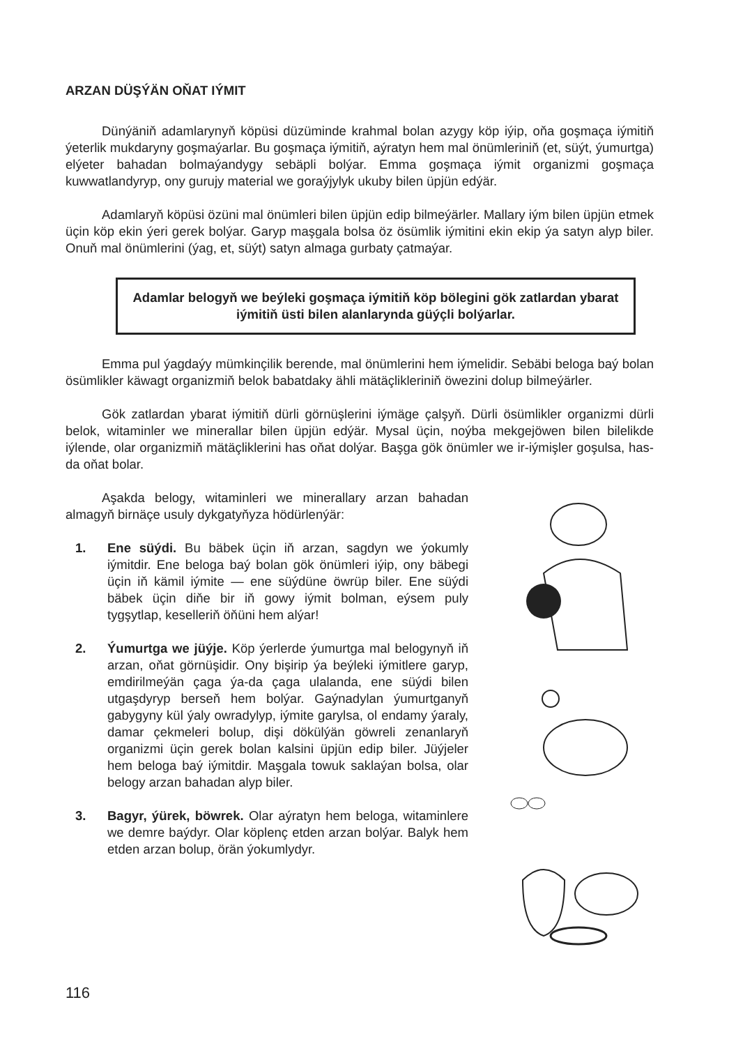ARZAN DÜŞÝÄN OŇAT IÝMIT
Dünýäniň adamlarynyň köpüsi düzüminde krahmal bolan azygy köp iýip, oňa goşmaça iýmitiň ýeterlik mukdaryny goşmaýarlar. Bu goşmaça iýmitiň, aýratyn hem mal önümleriniň (et, süýt, ýumurtga) elýeter bahadan bolmaýandygy sebäpli bolýar. Emma goşmaça iýmit organizmi goşmaça kuwwatlandyryp, ony gurujy material we goraýjylyk ukuby bilen üpjün edýär.
Adamlaryň köpüsi özüni mal önümleri bilen üpjün edip bilmeýärler. Mallary iým bilen üpjün etmek üçin köp ekin ýeri gerek bolýar. Garyp maşgala bolsa öz ösümlik iýmitini ekin ekip ýa satyn alyp biler. Onuň mal önümlerini (ýag, et, süýt) satyn almaga gurbaty çatmaýar.
Adamlar belogyň we beýleki goşmaça iýmitiň köp bölegini gök zatlardan ybarat iýmitiň üsti bilen alanlarynda güýçli bolýarlar.
Emma pul ýagdaýy mümkinçilik berende, mal önümlerini hem iýmelidir. Sebäbi beloga baý bolan ösümlikler käwagt organizmiň belok babatdaky ähli mätäçlikleriniň öwezini dolup bilmeýärler.
Gök zatlardan ybarat iýmitiň dürli görnüşlerini iýmäge çalşyň. Dürli ösümlikler organizmi dürli belok, witaminler we minerallar bilen üpjün edýär. Mysal üçin, noýba mekgejöwen bilen bilelikde iýlende, olar organizmiň mätäçliklerini has oňat dolýar. Başga gök önümler we ir-iýmişler goşulsa, has-da oňat bolar.
Aşakda belogy, witaminleri we minerallary arzan bahadan almagyň birnäçe usuly dykgatyňyza hödürlenýär:
1. Ene süýdi. Bu bäbek üçin iň arzan, sagdyn we ýokumly iýmitdir. Ene beloga baý bolan gök önümleri iýip, ony bäbegi üçin iň kämil iýmite — ene süýdüne öwrüp biler. Ene süýdi bäbek üçin diňe bir iň gowy iýmit bolman, eýsem puly tygşytlap, keselleriň öňüni hem alýar!
2. Ýumurtga we jüýje. Köp ýerlerde ýumurtga mal belogynyň iň arzan, oňat görnüşidir. Ony bişirip ýa beýleki iýmitlere garyp, emdirilmeýän çaga ýa-da çaga ulalanda, ene süýdi bilen utgaşdyryp berseň hem bolýar. Gaýnadylan ýumurtganyň gabygyny kül ýaly owradylyp, iýmite garylsa, ol endamy ýaraly, damar çekmeleri bolup, dişi dökülýän göwreli zenanlaryň organizmi üçin gerek bolan kalsini üpjün edip biler. Jüýjeler hem beloga baý iýmitdir. Maşgala towuk saklaýan bolsa, olar belogy arzan bahadan alyp biler.
3. Bagyr, ýürek, böwrek. Olar aýratyn hem beloga, witaminlere we demre baýdyr. Olar köplenç etden arzan bolýar. Balyk hem etden arzan bolup, örän ýokumlydyr.
116